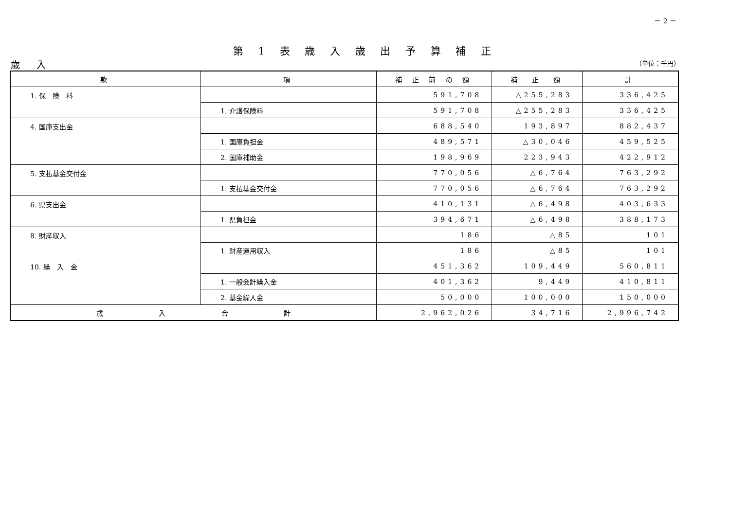－ 2 －
第 1 表 歳 入 歳 出 予 算 補 正
歳 入 （単位：千円）
| 款 | 項 | 補 正 前 の 額 | 補 正 額 | 計 |
| --- | --- | --- | --- | --- |
| 1. 保 険 料 | | 591,708 | △255,283 | 336,425 |
| | 1. 介護保険料 | 591,708 | △255,283 | 336,425 |
| 4. 国庫支出金 | | 688,540 | 193,897 | 882,437 |
| | 1. 国庫負担金 | 489,571 | △30,046 | 459,525 |
| | 2. 国庫補助金 | 198,969 | 223,943 | 422,912 |
| 5. 支払基金交付金 | | 770,056 | △6,764 | 763,292 |
| | 1. 支払基金交付金 | 770,056 | △6,764 | 763,292 |
| 6. 県支出金 | | 410,131 | △6,498 | 403,633 |
| | 1. 県負担金 | 394,671 | △6,498 | 388,173 |
| 8. 財産収入 | | 186 | △85 | 101 |
| | 1. 財産運用収入 | 186 | △85 | 101 |
| 10. 繰 入 金 | | 451,362 | 109,449 | 560,811 |
| | 1. 一般会計繰入金 | 401,362 | 9,449 | 410,811 |
| | 2. 基金繰入金 | 50,000 | 100,000 | 150,000 |
| 歳 入 合 計 | | 2,962,026 | 34,716 | 2,996,742 |